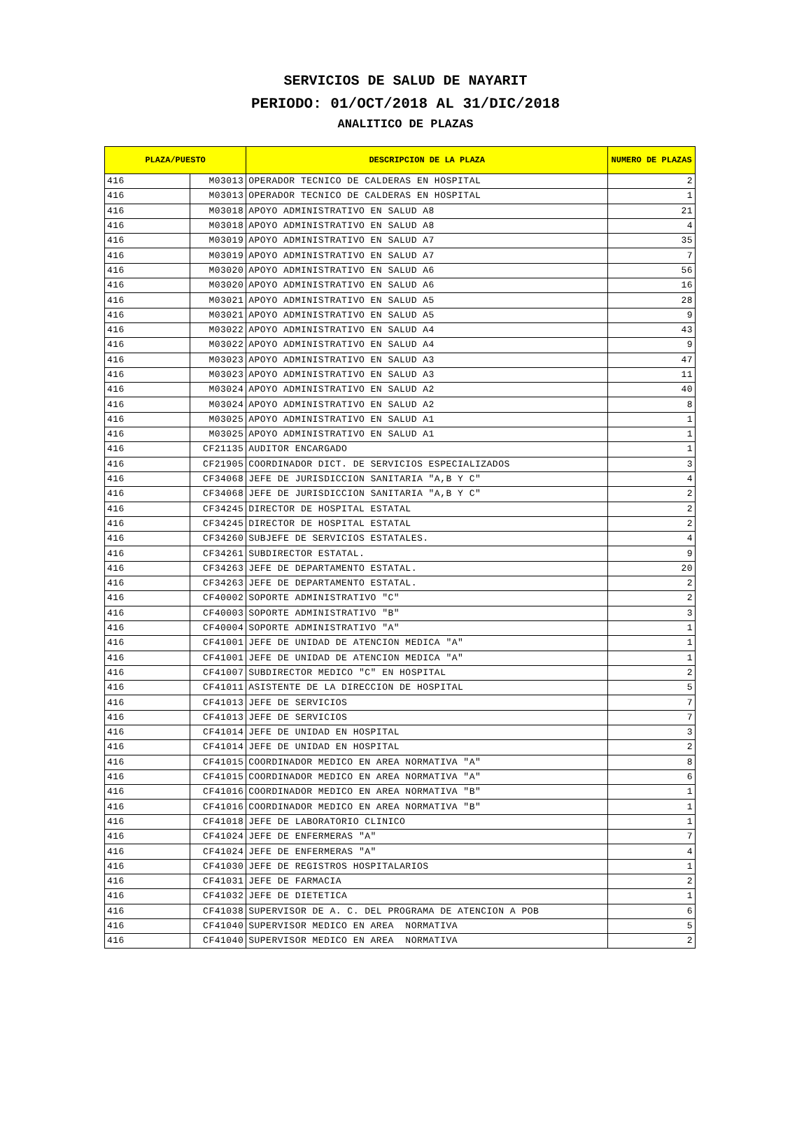SERVICIOS DE SALUD DE NAYARIT
PERIODO: 01/OCT/2018 AL 31/DIC/2018
ANALITICO DE PLAZAS
| PLAZA/PUESTO | | DESCRIPCION DE LA PLAZA | NUMERO DE PLAZAS |
| --- | --- | --- | --- |
| 416 | M03013 | OPERADOR TECNICO DE CALDERAS EN HOSPITAL | 2 |
| 416 | M03013 | OPERADOR TECNICO DE CALDERAS EN HOSPITAL | 1 |
| 416 | M03018 | APOYO ADMINISTRATIVO EN SALUD A8 | 21 |
| 416 | M03018 | APOYO ADMINISTRATIVO EN SALUD A8 | 4 |
| 416 | M03019 | APOYO ADMINISTRATIVO EN SALUD A7 | 35 |
| 416 | M03019 | APOYO ADMINISTRATIVO EN SALUD A7 | 7 |
| 416 | M03020 | APOYO ADMINISTRATIVO EN SALUD A6 | 56 |
| 416 | M03020 | APOYO ADMINISTRATIVO EN SALUD A6 | 16 |
| 416 | M03021 | APOYO ADMINISTRATIVO EN SALUD A5 | 28 |
| 416 | M03021 | APOYO ADMINISTRATIVO EN SALUD A5 | 9 |
| 416 | M03022 | APOYO ADMINISTRATIVO EN SALUD A4 | 43 |
| 416 | M03022 | APOYO ADMINISTRATIVO EN SALUD A4 | 9 |
| 416 | M03023 | APOYO ADMINISTRATIVO EN SALUD A3 | 47 |
| 416 | M03023 | APOYO ADMINISTRATIVO EN SALUD A3 | 11 |
| 416 | M03024 | APOYO ADMINISTRATIVO EN SALUD A2 | 40 |
| 416 | M03024 | APOYO ADMINISTRATIVO EN SALUD A2 | 8 |
| 416 | M03025 | APOYO ADMINISTRATIVO EN SALUD A1 | 1 |
| 416 | M03025 | APOYO ADMINISTRATIVO EN SALUD A1 | 1 |
| 416 | CF21135 | AUDITOR ENCARGADO | 1 |
| 416 | CF21905 | COORDINADOR DICT. DE SERVICIOS ESPECIALIZADOS | 3 |
| 416 | CF34068 | JEFE DE JURISDICCION SANITARIA "A,B Y C" | 4 |
| 416 | CF34068 | JEFE DE JURISDICCION SANITARIA "A,B Y C" | 2 |
| 416 | CF34245 | DIRECTOR DE HOSPITAL ESTATAL | 2 |
| 416 | CF34245 | DIRECTOR DE HOSPITAL ESTATAL | 2 |
| 416 | CF34260 | SUBJEFE DE SERVICIOS ESTATALES. | 4 |
| 416 | CF34261 | SUBDIRECTOR ESTATAL. | 9 |
| 416 | CF34263 | JEFE DE DEPARTAMENTO ESTATAL. | 20 |
| 416 | CF34263 | JEFE DE DEPARTAMENTO ESTATAL. | 2 |
| 416 | CF40002 | SOPORTE ADMINISTRATIVO "C" | 2 |
| 416 | CF40003 | SOPORTE ADMINISTRATIVO "B" | 3 |
| 416 | CF40004 | SOPORTE ADMINISTRATIVO "A" | 1 |
| 416 | CF41001 | JEFE DE UNIDAD DE ATENCION MEDICA "A" | 1 |
| 416 | CF41001 | JEFE DE UNIDAD DE ATENCION MEDICA "A" | 1 |
| 416 | CF41007 | SUBDIRECTOR MEDICO "C" EN HOSPITAL | 2 |
| 416 | CF41011 | ASISTENTE DE LA DIRECCION DE HOSPITAL | 5 |
| 416 | CF41013 | JEFE DE SERVICIOS | 7 |
| 416 | CF41013 | JEFE DE SERVICIOS | 7 |
| 416 | CF41014 | JEFE DE UNIDAD EN HOSPITAL | 3 |
| 416 | CF41014 | JEFE DE UNIDAD EN HOSPITAL | 2 |
| 416 | CF41015 | COORDINADOR MEDICO EN AREA NORMATIVA "A" | 8 |
| 416 | CF41015 | COORDINADOR MEDICO EN AREA NORMATIVA "A" | 6 |
| 416 | CF41016 | COORDINADOR MEDICO EN AREA NORMATIVA "B" | 1 |
| 416 | CF41016 | COORDINADOR MEDICO EN AREA NORMATIVA "B" | 1 |
| 416 | CF41018 | JEFE DE LABORATORIO CLINICO | 1 |
| 416 | CF41024 | JEFE DE ENFERMERAS "A" | 7 |
| 416 | CF41024 | JEFE DE ENFERMERAS "A" | 4 |
| 416 | CF41030 | JEFE DE REGISTROS HOSPITALARIOS | 1 |
| 416 | CF41031 | JEFE DE FARMACIA | 2 |
| 416 | CF41032 | JEFE DE DIETETICA | 1 |
| 416 | CF41038 | SUPERVISOR DE A. C. DEL PROGRAMA DE ATENCION A POB | 6 |
| 416 | CF41040 | SUPERVISOR MEDICO EN AREA NORMATIVA | 5 |
| 416 | CF41040 | SUPERVISOR MEDICO EN AREA NORMATIVA | 2 |